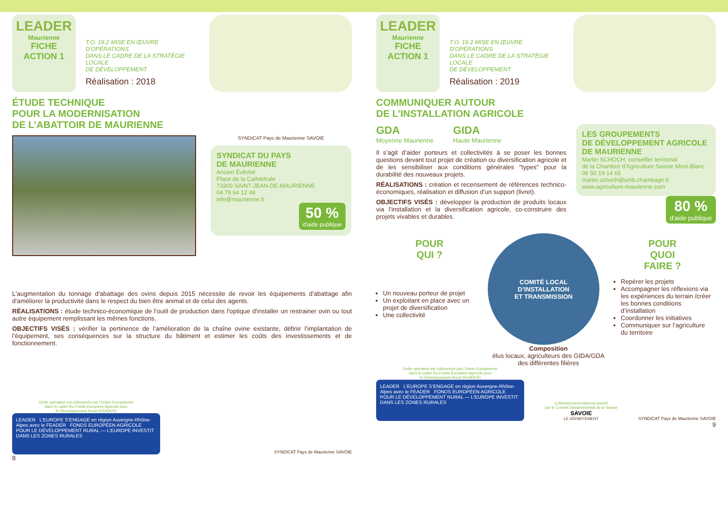LEADER
Maurienne
FICHE
ACTION 1
T.O. 19.2 MISE EN ŒUVRE D’OPÉRATIONS
DANS LE CADRE DE LA STRATÉGIE LOCALE
DE DÉVELOPPEMENT
Réalisation : 2018
ÉTUDE TECHNIQUE
POUR LA MODERNISATION
DE L’ABATTOIR DE MAURIENNE
SYNDICAT Pays de Maurienne SAVOIE
SYNDICAT DU PAYS
DE MAURIENNE
Ancien Évêché
Place de la Cathédrale
73300 SAINT-JEAN-DE-MAURIENNE
04 79 64 12 48
info@maurienne.fr
50 % d'aide publique
L'augmentation du tonnage d'abattage des ovins depuis 2015 nécessite de revoir les équipements d'abattage afin d'améliorer la productivité dans le respect du bien être animal et de celui des agents.
RÉALISATIONS : étude technico-économique de l’outil de production dans l'optique d'installer un restrainer ovin ou tout autre équipement remplissant les mêmes fonctions.
OBJECTIFS VISÉS : vérifier la pertinence de l’amélioration de la chaîne ovine existante, définir l’implantation de l’équipement, ses conséquences sur la structure du bâtiment et estimer les coûts des investissements et de fonctionnement.
Cette opération est cofinancée par l’Union Européenne
dans le cadre Du Fonds Européen Agricole pour
le Développement Rural (FEADER)
LEADER L’EUROPE S’ENGAGE en région Auvergne-Rhône-Alpes avec le FEADER FONDS EUROPÉEN AGRICOLE POUR LE DÉVELOPPEMENT RURAL — L’EUROPE INVESTIT DANS LES ZONES RURALES
SYNDICAT Pays de Maurienne SAVOIE
8
LEADER
Maurienne
FICHE
ACTION 1
T.O. 19.2 MISE EN ŒUVRE D’OPÉRATIONS
DANS LE CADRE DE LA STRATÉGIE LOCALE
DE DÉVELOPPEMENT
Réalisation : 2019
COMMUNIQUER AUTOUR
DE L’INSTALLATION AGRICOLE
GDA
Moyenne Maurienne GIDA
Haute Maurienne
Il s’agit d’aider porteurs et collectivités à se poser les bonnes questions devant tout projet de création ou diversification agricole et de les sensibiliser aux conditions générales "types" pour la durabilité des nouveaux projets.
RÉALISATIONS : création et recensement de références technico-économiques, réalisation et diffusion d’un support (livret).
OBJECTIFS VISÉS : développer la production de produits locaux via l’installation et la diversification agricole, co-construire des projets vivables et durables.
LES GROUPEMENTS
DE DÉVELOPPEMENT AGRICOLE
DE MAURIENNE
Martin SCHOCH, conseiller territorial
de la Chambre d'Agriculture Savoie Mont-Blanc
06 50 19 14 65
martin.schoch@smb.chambagri.fr
www.agriculture-maurienne.com
80 % d'aide publique
POUR
QUI ?
Un nouveau porteur de projet
Un exploitant en place avec un projet de diversification
Une collectivité
COMITÉ LOCAL
D’INSTALLATION
ET TRANSMISSION
Composition
élus locaux, agriculteurs des GIDA/GDA des différentes filières
POUR
QUOI
FAIRE ?
Repérer les projets
Accompagner les réflexions via les expériences du terrain /créer les bonnes conditions d’installation
Coordonner les initiatives
Communiquer sur l’agriculture du territoire
Cette opération est cofinancée par l’Union Européenne
dans le cadre Du Fonds Européen Agricole pour
le Développement Rural (FEADER)
LEADER L’EUROPE S’ENGAGE en région Auvergne-Rhône-Alpes avec le FEADER FONDS EUROPÉEN AGRICOLE POUR LE DÉVELOPPEMENT RURAL — L’EUROPE INVESTIT DANS LES ZONES RURALES
Cofinancement national assuré
par le Conseil Départemental de la Savoie
SAVOIE
LE DÉPARTEMENT
SYNDICAT Pays de Maurienne SAVOIE
9